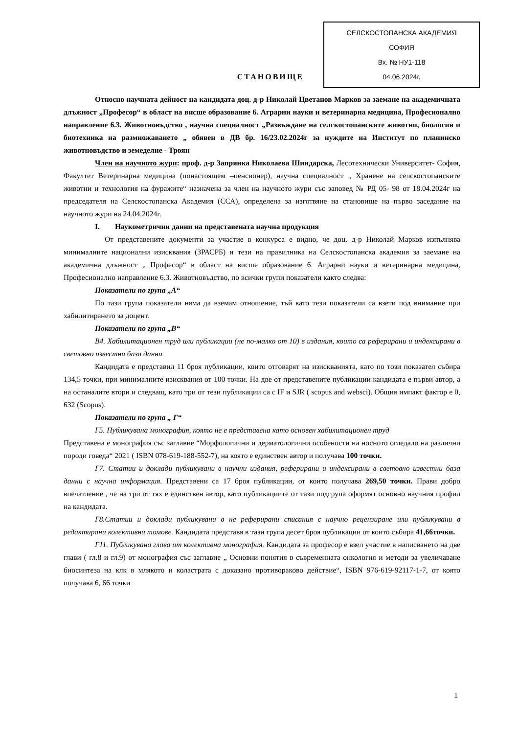СТАНОВИЩЕ
СЕЛСКОСТОПАНСКА АКАДЕМИЯ
СОФИЯ
Вх. № НУ1-118
04.06.2024г.
Относно научната дейност на кандидата доц. д-р Николай Цветанов Марков за заемане на академичната длъжност „Професор“ в област на висше образование 6. Аграрни науки и ветеринарна медицина, Професионално направление 6.3. Животновъдство , научна специалност „Развъждане на селскостопанските животни, биология и биотехника на размножаването „ обявен в ДВ бр. 16/23.02.2024г за нуждите на Институт по планинско животновъдство и земеделие - Троян
Член на научното жури: проф. д-р Запрянка Николаева Шиндарска, Лесотехнически Университет- София, Факултет Ветеринарна медицина (понастоящем –пенсионер), научна специалност „ Хранене на селскостопанските животни и технология на фуражите“ назначена за член на научното жури със заповед № РД 05- 98 от 18.04.2024г на председателя на Селскостопанска Академия (ССА), определена за изготвяне на становище на първо заседание на научното жури на 24.04.2024г.
I. Наукометрични данни на представената научна продукция
От представените документи за участие в конкурса е видно, че доц. д-р Николай Марков изпълнява минималните национални изисквания (ЗРАСРБ) и тези на правилника на Селскостопанска академия за заемане на академична длъжност „ Професор“ в област на висше образование 6. Аграрни науки и ветеринарна медицина, Професионално направление 6.3. Животновъдство, по всички групи показатели както следва:
Показатели по група „А“
По тази група показатели няма да вземам отношение, тъй като тези показатели са взети под внимание при хабилитирането за доцент.
Показатели по група „В“
В4. Хабилитационен труд или публикации (не по-малко от 10) в издания, които са реферирани и индексирани в световно известни база данни
Кандидата е представил 11 броя публикации, които отговарят на изискванията, като по този показател събира 134,5 точки, при минималните изисквания от 100 точки. На две от представените публикации кандидата е първи автор, а на останалите втори и следващ, като три от тези публикации са с IF и SJR ( scopus and websci). Общия импакт фактор е 0, 632 (Scopus).
Показатели по група „ Г“
Г5. Публикувана монография, която не е представена като основен хабилитационен труд
Представена е монография със заглавие “Морфологични и дерматологични особености на носното огледало на различни породи говеда“ 2021 ( ISBN 078-619-188-552-7), на която е единствен автор и получава 100 точки.
Г7. Статии и доклади публикувани в научни издания, реферирани и индексирани в световно известни база данни с научна информация. Представени са 17 броя публикации, от които получава 269,50 точки. Прави добро впечатление , че на три от тях е единствен автор, като публикациите от тази подгрупа оформят основно научния профил на кандидата.
Г8.Статии и доклади публикувани в не реферирани списания с научно рецензиране или публикувани в редактирани колективни томове. Кандидата представя в тази група десет броя публикации от които събира 41,66точки.
Г11. Публикувана глава от колективна монография. Кандидата за професор е взел участие в написването на две глави ( гл.8 и гл.9) от монография със заглавие „ Основни понятия в съвременната онкология и методи за увеличаване биосинтеза на клк в млякото и коластрата с доказано противораково действие“, ISBN 976-619-92117-1-7, от която получава 6, 66 точки
1